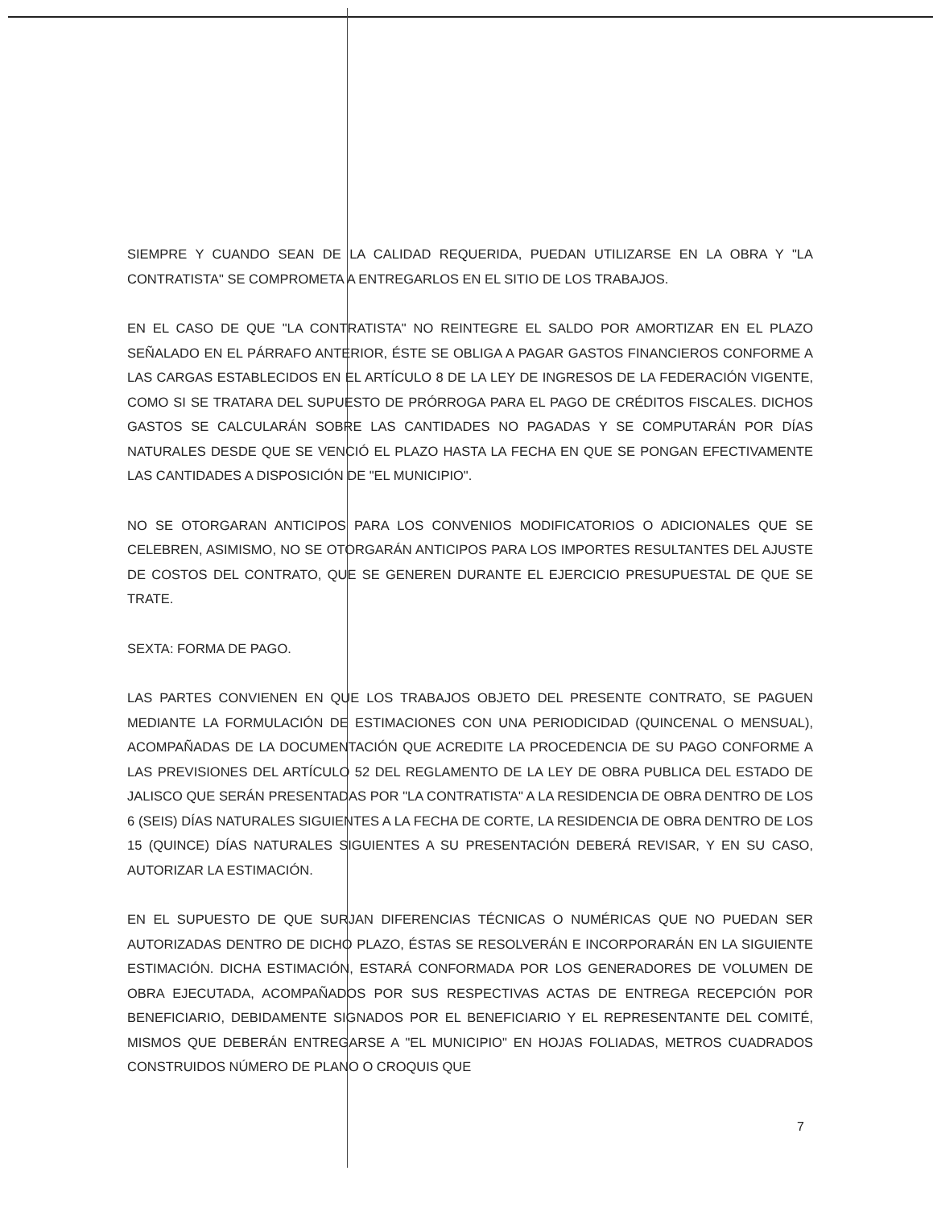SIEMPRE Y CUANDO SEAN DE LA CALIDAD REQUERIDA, PUEDAN UTILIZARSE EN LA OBRA Y "LA CONTRATISTA" SE COMPROMETA A ENTREGARLOS EN EL SITIO DE LOS TRABAJOS.
EN EL CASO DE QUE "LA CONTRATISTA" NO REINTEGRE EL SALDO POR AMORTIZAR EN EL PLAZO SEÑALADO EN EL PÁRRAFO ANTERIOR, ÉSTE SE OBLIGA A PAGAR GASTOS FINANCIEROS CONFORME A LAS CARGAS ESTABLECIDOS EN EL ARTÍCULO 8 DE LA LEY DE INGRESOS DE LA FEDERACIÓN VIGENTE, COMO SI SE TRATARA DEL SUPUESTO DE PRÓRROGA PARA EL PAGO DE CRÉDITOS FISCALES. DICHOS GASTOS SE CALCULARÁN SOBRE LAS CANTIDADES NO PAGADAS Y SE COMPUTARÁN POR DÍAS NATURALES DESDE QUE SE VENCIÓ EL PLAZO HASTA LA FECHA EN QUE SE PONGAN EFECTIVAMENTE LAS CANTIDADES A DISPOSICIÓN DE "EL MUNICIPIO".
NO SE OTORGARAN ANTICIPOS PARA LOS CONVENIOS MODIFICATORIOS O ADICIONALES QUE SE CELEBREN, ASIMISMO, NO SE OTORGARÁN ANTICIPOS PARA LOS IMPORTES RESULTANTES DEL AJUSTE DE COSTOS DEL CONTRATO, QUE SE GENEREN DURANTE EL EJERCICIO PRESUPUESTAL DE QUE SE TRATE.
SEXTA: FORMA DE PAGO.
LAS PARTES CONVIENEN EN QUE LOS TRABAJOS OBJETO DEL PRESENTE CONTRATO, SE PAGUEN MEDIANTE LA FORMULACIÓN DE ESTIMACIONES CON UNA PERIODICIDAD (QUINCENAL O MENSUAL), ACOMPAÑADAS DE LA DOCUMENTACIÓN QUE ACREDITE LA PROCEDENCIA DE SU PAGO CONFORME A LAS PREVISIONES DEL ARTÍCULO 52 DEL REGLAMENTO DE LA LEY DE OBRA PUBLICA DEL ESTADO DE JALISCO QUE SERÁN PRESENTADAS POR "LA CONTRATISTA" A LA RESIDENCIA DE OBRA DENTRO DE LOS 6 (SEIS) DÍAS NATURALES SIGUIENTES A LA FECHA DE CORTE, LA RESIDENCIA DE OBRA DENTRO DE LOS 15 (QUINCE) DÍAS NATURALES SIGUIENTES A SU PRESENTACIÓN DEBERÁ REVISAR, Y EN SU CASO, AUTORIZAR LA ESTIMACIÓN.
EN EL SUPUESTO DE QUE SURJAN DIFERENCIAS TÉCNICAS O NUMÉRICAS QUE NO PUEDAN SER AUTORIZADAS DENTRO DE DICHO PLAZO, ÉSTAS SE RESOLVERÁN E INCORPORARÁN EN LA SIGUIENTE ESTIMACIÓN. DICHA ESTIMACIÓN, ESTARÁ CONFORMADA POR LOS GENERADORES DE VOLUMEN DE OBRA EJECUTADA, ACOMPAÑADOS POR SUS RESPECTIVAS ACTAS DE ENTREGA RECEPCIÓN POR BENEFICIARIO, DEBIDAMENTE SIGNADOS POR EL BENEFICIARIO Y EL REPRESENTANTE DEL COMITÉ, MISMOS QUE DEBERÁN ENTREGARSE A "EL MUNICIPIO" EN HOJAS FOLIADAS, METROS CUADRADOS CONSTRUIDOS NÚMERO DE PLANO O CROQUIS QUE
7